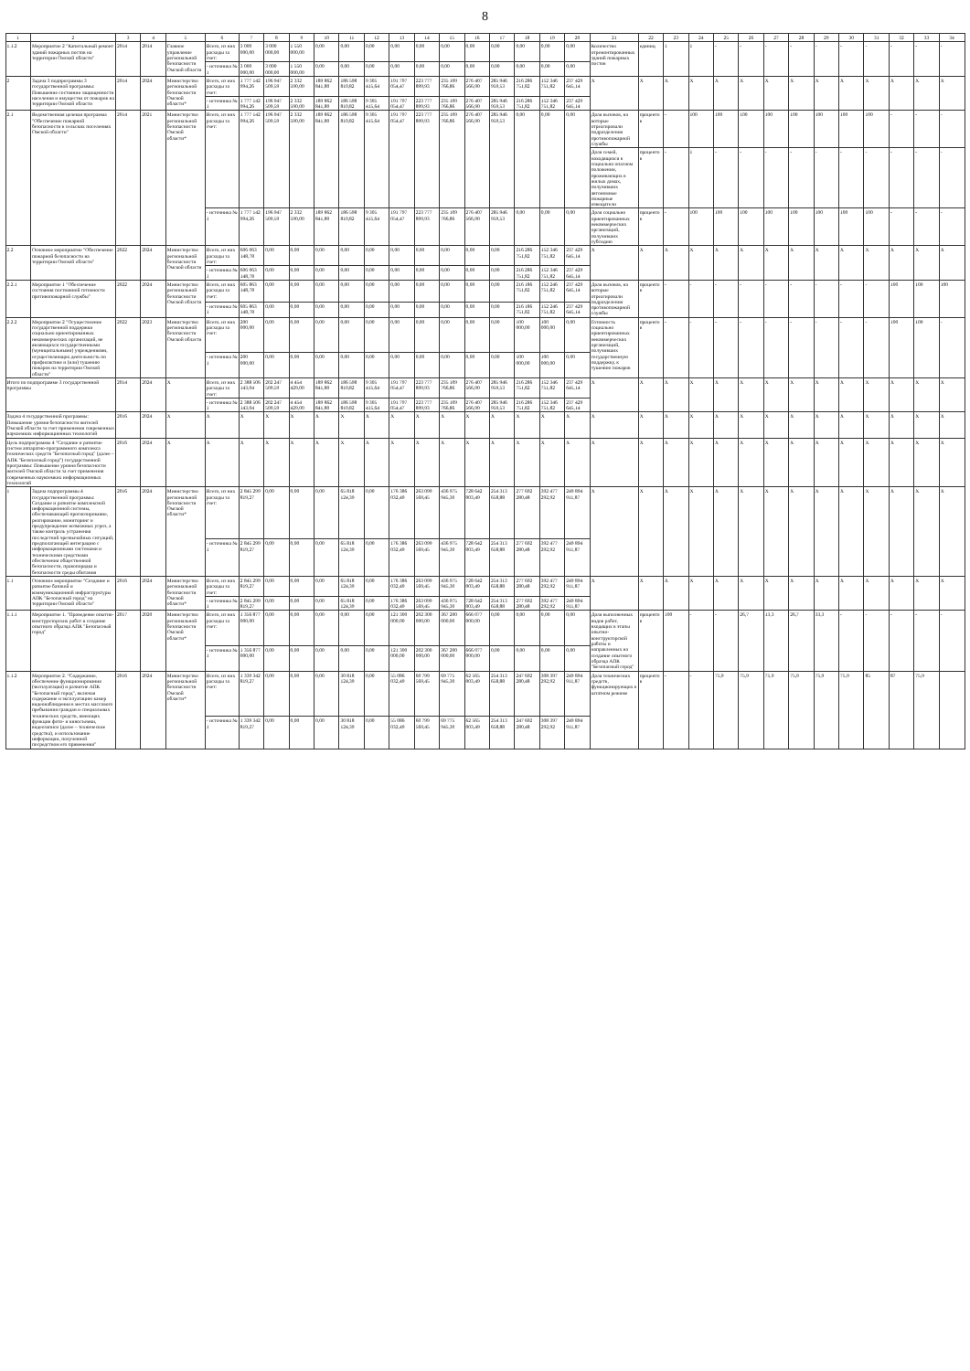8
| 1 | 2 | 3 | 4 | 5 | 6 | 7 | 8 | 9 | 10 | 11 | 12 | 13 | 14 | 15 | 16 | 17 | 18 | 19 | 20 | 21 | 22 | 23 | 24 | 25 | 26 | 27 | 28 | 29 | 30 | 31 | 32 | 33 | 34 |
| --- | --- | --- | --- | --- | --- | --- | --- | --- | --- | --- | --- | --- | --- | --- | --- | --- | --- | --- | --- | --- | --- | --- | --- | --- | --- | --- | --- | --- | --- | --- | --- | --- | --- |
| 1.1.2 | Мероприятие 2 "Капитальный ремонт зданий пожарных постов на территории Омской области" | 2014 | 2014 | Главное управление региональной безопасности Омской области | Всего, из них расходы за счет: | 3 000 000,00 | 3 000 000,00 | 1 550 000,00 | 0,00 | 0,00 | 0,00 | 0,00 | 0,00 | 0,00 | 0,00 | 0,00 | 0,00 | 0,00 | 0,00 | Количество отремонтированных зданий пожарных постов | единиц | 1 | 1 | - | - | - | - | - | - | - | - | - | - |
| | | | | | - источника № 1 | 3 000 000,00 | 3 000 000,00 | 1 550 000,00 | 0,00 | 0,00 | 0,00 | 0,00 | 0,00 | 0,00 | 0,00 | 0,00 | 0,00 | 0,00 | 0,00 | | | | | | | | | | | | | | |
| 2 | Задача 3 подпрограммы 3 государственной программы: Повышение состояния защищенности населения и имущества от пожаров на территории Омской области | 2014 | 2024 | Министерство региональной безопасности Омской области* | Всего, из них расходы за счет: | 1 777 142 994,26 | 196 947 509,59 | 2 332 590,00 | 189 862 841,80 | 186 598 810,82 | 9 305 415,64 | 191 797 054,47 | 223 777 899,93 | 235 109 766,86 | 276 407 566,90 | 285 946 959,53 | 216 286 751,82 | 152 346 751,82 | 237 429 645,14 | X | X | X | X | X | X | X | X | X | X | X | X | X | X |
| | | | | | - источника № 1 | 1 777 142 994,26 | 196 947 509,59 | 2 332 590,00 | 189 862 841,80 | 186 598 810,82 | 9 305 415,64 | 191 797 054,47 | 223 777 899,93 | 235 109 766,86 | 276 407 566,90 | 285 946 959,53 | 216 286 751,82 | 152 346 751,82 | 237 429 645,14 | | | | | | | | | | | | | | |
| 2.1 | Ведомственная целевая программа "Обеспечение пожарной безопасности в сельских поселениях Омской области" | 2014 | 2021 | Министерство региональной безопасности Омской области* | Всего, из них расходы за счет: | 1 777 142 994,26 | 196 947 509,59 | 2 332 590,00 | 189 862 841,80 | 186 598 810,82 | 9 305 415,64 | 191 797 054,47 | 223 777 899,93 | 235 109 766,86 | 276 407 566,90 | 285 946 959,53 | 0,00 | 0,00 | 0,00 | Доля вызовов, на которые отреагировали подразделения противопожарной службы | процентов | - | 100 | 100 | 100 | 100 | 100 | 100 | 100 | 100 | - | - | - |
| | | | | | | | | | | | | | | | | | | | | Доля семей, находящихся в социально опасном положении, проживающих в жилых домах, получивших автономные пожарные извещатели | процентов | - | 1 | - | - | - | - | - | - | - | - | - | - |
| | | | | | - источника № 1 | 1 777 142 994,26 | 196 947 509,59 | 2 332 590,00 | 189 862 841,80 | 186 598 810,82 | 9 305 415,64 | 191 797 054,47 | 223 777 899,93 | 235 109 766,86 | 276 407 566,90 | 285 946 959,53 | 0,00 | 0,00 | 0,00 | Доля социально ориентированных некоммерческих организаций, получивших субсидию | процентов | - | 100 | 100 | 100 | 100 | 100 | 100 | 100 | 100 | - | - | - |
| 2.2 | Основное мероприятие "Обеспечение пожарной безопасности на территории Омской области" | 2022 | 2024 | Министерство региональной безопасности Омской области | Всего, из них расходы за счет: | 606 063 148,78 | 0,00 | 0,00 | 0,00 | 0,00 | 0,00 | 0,00 | 0,00 | 0,00 | 0,00 | 0,00 | 216 286 751,82 | 152 346 751,82 | 237 429 645,14 | X | X | X | X | X | X | X | X | X | X | X | X | X | X |
| | | | | | - источника № 1 | 606 063 148,78 | 0,00 | 0,00 | 0,00 | 0,00 | 0,00 | 0,00 | 0,00 | 0,00 | 0,00 | 0,00 | 216 286 751,82 | 152 346 751,82 | 237 429 645,14 | | | | | | | | | | | | | | |
| 2.2.1 | Мероприятие 1 "Обеспечение состояния постоянной готовности противопожарной службы" | 2022 | 2024 | Министерство региональной безопасности Омской области | Всего, из них расходы за счет: | 605 863 148,78 | 0,00 | 0,00 | 0,00 | 0,00 | 0,00 | 0,00 | 0,00 | 0,00 | 0,00 | 0,00 | 216 186 751,82 | 152 246 751,82 | 237 429 645,14 | Доля вызовов, на которые отреагировали подразделения противопожарной службы | процентов | - | - | - | - | - | - | - | - | - | 100 | 100 | 100 |
| | | | | | - источника № 1 | 605 863 148,78 | 0,00 | 0,00 | 0,00 | 0,00 | 0,00 | 0,00 | 0,00 | 0,00 | 0,00 | 0,00 | 216 186 751,82 | 152 246 751,82 | 237 429 645,14 | | | | | | | | | | | | | | |
| 2.2.2 | Мероприятие 2 "Осуществление государственной поддержки социально ориентированных некоммерческих организаций, не являющихся государственными (муниципальными) учреждениями, осуществляющих деятельность по профилактике и (или) тушению пожаров на территории Омской области" | 2022 | 2023 | Министерство региональной безопасности Омской области | Всего, из них расходы за счет: | 200 000,00 | 0,00 | 0,00 | 0,00 | 0,00 | 0,00 | 0,00 | 0,00 | 0,00 | 0,00 | 0,00 | 100 000,00 | 100 000,00 | 0,00 | Готовность социально ориентированных некоммерческих организаций, получивших государственную поддержку, к тушению пожаров | процентов | - | - | - | - | - | - | - | - | - | 100 | 100 | - |
| | | | | | - источника № 1 | 200 000,00 | 0,00 | 0,00 | 0,00 | 0,00 | 0,00 | 0,00 | 0,00 | 0,00 | 0,00 | 0,00 | 100 000,00 | 100 000,00 | 0,00 | | | | | | | | | | | | | | |
| Итого по подпрограмме 3 государственной программы | | 2014 | 2024 | X | Всего, из них расходы за счет: | 2 388 506 143,04 | 202 247 509,59 | 4 454 429,00 | 189 862 841,80 | 186 598 810,82 | 9 305 415,64 | 191 797 054,47 | 223 777 899,93 | 235 109 766,86 | 276 407 566,90 | 285 946 959,53 | 216 286 751,82 | 152 346 751,82 | 237 429 645,14 | X | X | X | X | X | X | X | X | X | X | X | X | X | X |
| | | | | | - источника № 1 | 2 388 506 143,04 | 202 247 509,59 | 4 454 429,00 | 189 862 841,80 | 186 598 810,82 | 9 305 415,64 | 191 797 054,47 | 223 777 899,93 | 235 109 766,86 | 276 407 566,90 | 285 946 959,53 | 216 286 751,82 | 152 346 751,82 | 237 429 645,14 | | | | | | | | | | | | | | |
| Задача 4 государственной программы: Повышение уровня безопасности жителей Омской области за счет применения современных наукоемких информационных технологий | | 2016 | 2024 | X | X | X | X | X | X | X | X | X | X | X | X | X | X | X | X | X | X | X | X | X | X | X | X | X | X | X | X | X | X |
| Цель подпрограммы 4 "Создание и развитие систем аппаратно-программного комплекса технических средств "Безопасный город" (далее – АПК "Безопасный город") государственной программы: Повышение уровня безопасности жителей Омской области за счет применения современных наукоемких информационных технологий | | 2016 | 2024 | X | X | X | X | X | X | X | X | X | X | X | X | X | X | X | X | X | X | X | X | X | X | X | X | X | X | X | X | X | X |
| 1 | Задача подпрограммы 4 государственной программы: Создание и развитие комплексной информационной системы, обеспечивающей прогнозирование, реагирование, мониторинг и предупреждение возможных угроз, а также контроль устранения последствий чрезвычайных ситуаций, предполагающей интеграцию с информационными системами и техническими средствами обеспечения общественной безопасности, правопорядка и безопасности среды обитания | 2016 | 2024 | Министерство региональной безопасности Омской области* | Всего, из них расходы за счет: | 2 845 299 819,27 | 0,00 | 0,00 | 0,00 | 65 818 124,39 | 0,00 | 176 386 032,49 | 263 099 569,45 | 436 975 945,30 | 728 642 003,49 | 254 313 658,88 | 277 692 280,48 | 392 477 292,92 | 249 894 911,87 | X | X | X | X | X | X | X | X | X | X | X | X | X | X |
| | | | | | - источника № 1 | 2 845 299 819,27 | 0,00 | 0,00 | 0,00 | 65 818 124,39 | 0,00 | 176 386 032,49 | 263 099 569,45 | 436 975 945,30 | 728 642 003,49 | 254 313 658,88 | 277 692 280,48 | 392 477 292,92 | 249 894 911,87 | | | | | | | | | | | | | | |
| 1.1 | Основное мероприятие "Создание и развитие базовой и коммуникационной инфраструктуры АПК "Безопасный город" на территории Омской области" | 2016 | 2024 | Министерство региональной безопасности Омской области* | Всего, из них расходы за счет: | 2 845 299 819,27 | 0,00 | 0,00 | 0,00 | 65 818 124,39 | 0,00 | 176 386 032,49 | 263 099 569,45 | 436 975 945,30 | 728 642 003,49 | 254 313 658,88 | 277 692 280,48 | 392 477 292,92 | 249 894 911,87 | X | X | X | X | X | X | X | X | X | X | X | X | X | X |
| | | | | | - источника № 1 | 2 845 299 819,27 | 0,00 | 0,00 | 0,00 | 65 818 124,39 | 0,00 | 176 386 032,49 | 263 099 569,45 | 436 975 945,30 | 728 642 003,49 | 254 313 658,88 | 277 692 280,48 | 392 477 292,92 | 249 894 911,87 | | | | | | | | | | | | | | |
| 1.1.1 | Мероприятие 1. "Проведение опытно-конструкторских работ и создание опытного образца АПК "Безопасный город" | 2017 | 2020 | Министерство региональной безопасности Омской области* | Всего, из них расходы за счет: | 1 356 877 000,00 | 0,00 | 0,00 | 0,00 | 0,00 | 0,00 | 121 300 000,00 | 202 300 000,00 | 367 200 000,00 | 666 077 000,00 | 0,00 | 0,00 | 0,00 | 0,00 | Доля выполненных видов работ, входящих в этапы опытно-конструкторской работы и направленных на создание опытного образца АПК "Безопасный город" | процентов | 100 | - | - | 26,7 | 13,3 | 26,7 | 33,3 | - | - | - | - | - |
| | | | | | - источника № 1 | 1 356 877 000,00 | 0,00 | 0,00 | 0,00 | 0,00 | 0,00 | 121 300 000,00 | 202 300 000,00 | 367 200 000,00 | 666 077 000,00 | 0,00 | 0,00 | 0,00 | 0,00 | | | | | | | | | | | | | | |
| 1.1.2 | Мероприятие 2. "Содержание, обеспечение функционирования (эксплуатация) и развитие АПК "Безопасный город", включая содержание и эксплуатацию камер видеонаблюдения в местах массового пребывания граждан и специальных технических средств, имеющих функции фото- и киносъемки, видеозаписи (далее – технические средства), и использование информации, полученной посредством его применения" | 2016 | 2024 | Министерство региональной безопасности Омской области* | Всего, из них расходы за счет: | 1 339 342 819,27 | 0,00 | 0,00 | 0,00 | 30 818 124,39 | 0,00 | 55 086 032,49 | 60 799 569,45 | 69 775 945,30 | 62 565 003,49 | 254 313 658,88 | 247 692 280,48 | 308 397 292,92 | 249 894 911,87 | Доля технических средств, функционирующих в штатном режиме | процентов | - | - | 75,9 | 75,9 | 75,9 | 75,9 | 75,9 | 75,9 | 85 | 87 | 75,9 | |
| | | | | | - источника № 1 | 1 339 342 819,27 | 0,00 | 0,00 | 0,00 | 30 818 124,39 | 0,00 | 55 086 032,49 | 60 799 569,45 | 69 775 945,30 | 62 565 003,49 | 254 313 658,88 | 247 692 280,48 | 308 397 292,92 | 249 894 911,87 | | | | | | | | | | | | | | |